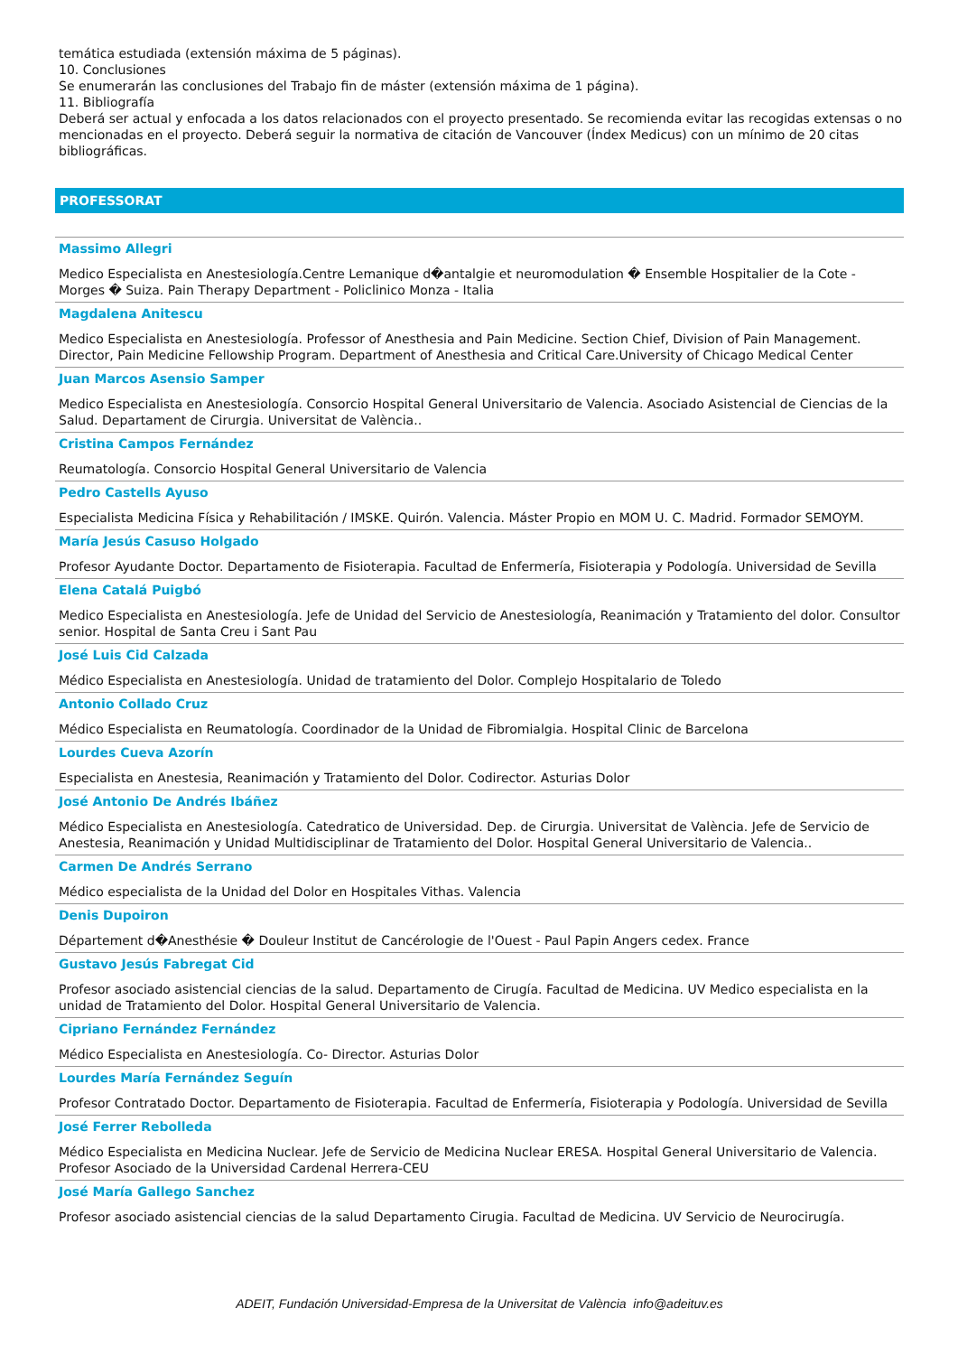temática estudiada (extensión máxima de 5 páginas).
10. Conclusiones
Se enumerarán las conclusiones del Trabajo fin de máster (extensión máxima de 1 página).
11. Bibliografía
Deberá ser actual y enfocada a los datos relacionados con el proyecto presentado. Se recomienda evitar las recogidas extensas o no mencionadas en el proyecto. Deberá seguir la normativa de citación de Vancouver (Índex Medicus) con un mínimo de 20 citas bibliográficas.
PROFESSORAT
Massimo Allegri
Medico Especialista en Anestesiología.Centre Lemanique d�antalgie et neuromodulation � Ensemble Hospitalier de la Cote - Morges � Suiza. Pain Therapy Department - Policlinico Monza - Italia
Magdalena Anitescu
Medico Especialista en Anestesiología. Professor of Anesthesia and Pain Medicine. Section Chief, Division of Pain Management. Director, Pain Medicine Fellowship Program. Department of Anesthesia and Critical Care.University of Chicago Medical Center
Juan Marcos Asensio Samper
Medico Especialista en Anestesiología. Consorcio Hospital General Universitario de Valencia. Asociado Asistencial de Ciencias de la Salud. Departament de Cirurgia. Universitat de València..
Cristina Campos Fernández
Reumatología. Consorcio Hospital General Universitario de Valencia
Pedro Castells Ayuso
Especialista Medicina Física y Rehabilitación / IMSKE. Quirón. Valencia. Máster Propio en MOM U. C. Madrid. Formador SEMOYM.
María Jesús Casuso Holgado
Profesor Ayudante Doctor. Departamento de Fisioterapia. Facultad de Enfermería, Fisioterapia y Podología. Universidad de Sevilla
Elena Catalá Puigbó
Medico Especialista en Anestesiología. Jefe de Unidad del Servicio de Anestesiología, Reanimación y Tratamiento del dolor. Consultor senior. Hospital de Santa Creu i Sant Pau
José Luis Cid Calzada
Médico Especialista en Anestesiología. Unidad de tratamiento del Dolor. Complejo Hospitalario de Toledo
Antonio Collado Cruz
Médico Especialista en Reumatología. Coordinador de la Unidad de Fibromialgia. Hospital Clinic de Barcelona
Lourdes Cueva Azorín
Especialista en Anestesia, Reanimación y Tratamiento del Dolor. Codirector. Asturias Dolor
José Antonio De Andrés Ibáñez
Médico Especialista en Anestesiología. Catedratico de Universidad. Dep. de Cirurgia. Universitat de València. Jefe de Servicio de Anestesia, Reanimación y Unidad Multidisciplinar de Tratamiento del Dolor. Hospital General Universitario de Valencia..
Carmen De Andrés Serrano
Médico especialista de la Unidad del Dolor en Hospitales Vithas. Valencia
Denis Dupoiron
Département d�Anesthésie � Douleur Institut de Cancérologie de l'Ouest - Paul Papin Angers cedex. France
Gustavo Jesús Fabregat Cid
Profesor asociado asistencial ciencias de la salud. Departamento de Cirugía. Facultad de Medicina. UV Medico especialista en la unidad de Tratamiento del Dolor. Hospital General Universitario de Valencia.
Cipriano Fernández Fernández
Médico Especialista en Anestesiología. Co- Director. Asturias Dolor
Lourdes María Fernández Seguín
Profesor Contratado Doctor. Departamento de Fisioterapia. Facultad de Enfermería, Fisioterapia y Podología. Universidad de Sevilla
José Ferrer Rebolleda
Médico Especialista en Medicina Nuclear. Jefe de Servicio de Medicina Nuclear ERESA. Hospital General Universitario de Valencia. Profesor Asociado de la Universidad Cardenal Herrera-CEU
José María Gallego Sanchez
Profesor asociado asistencial ciencias de la salud Departamento Cirugia. Facultad de Medicina. UV Servicio de Neurocirugía.
ADEIT, Fundación Universidad-Empresa de la Universitat de València info@adeituv.es